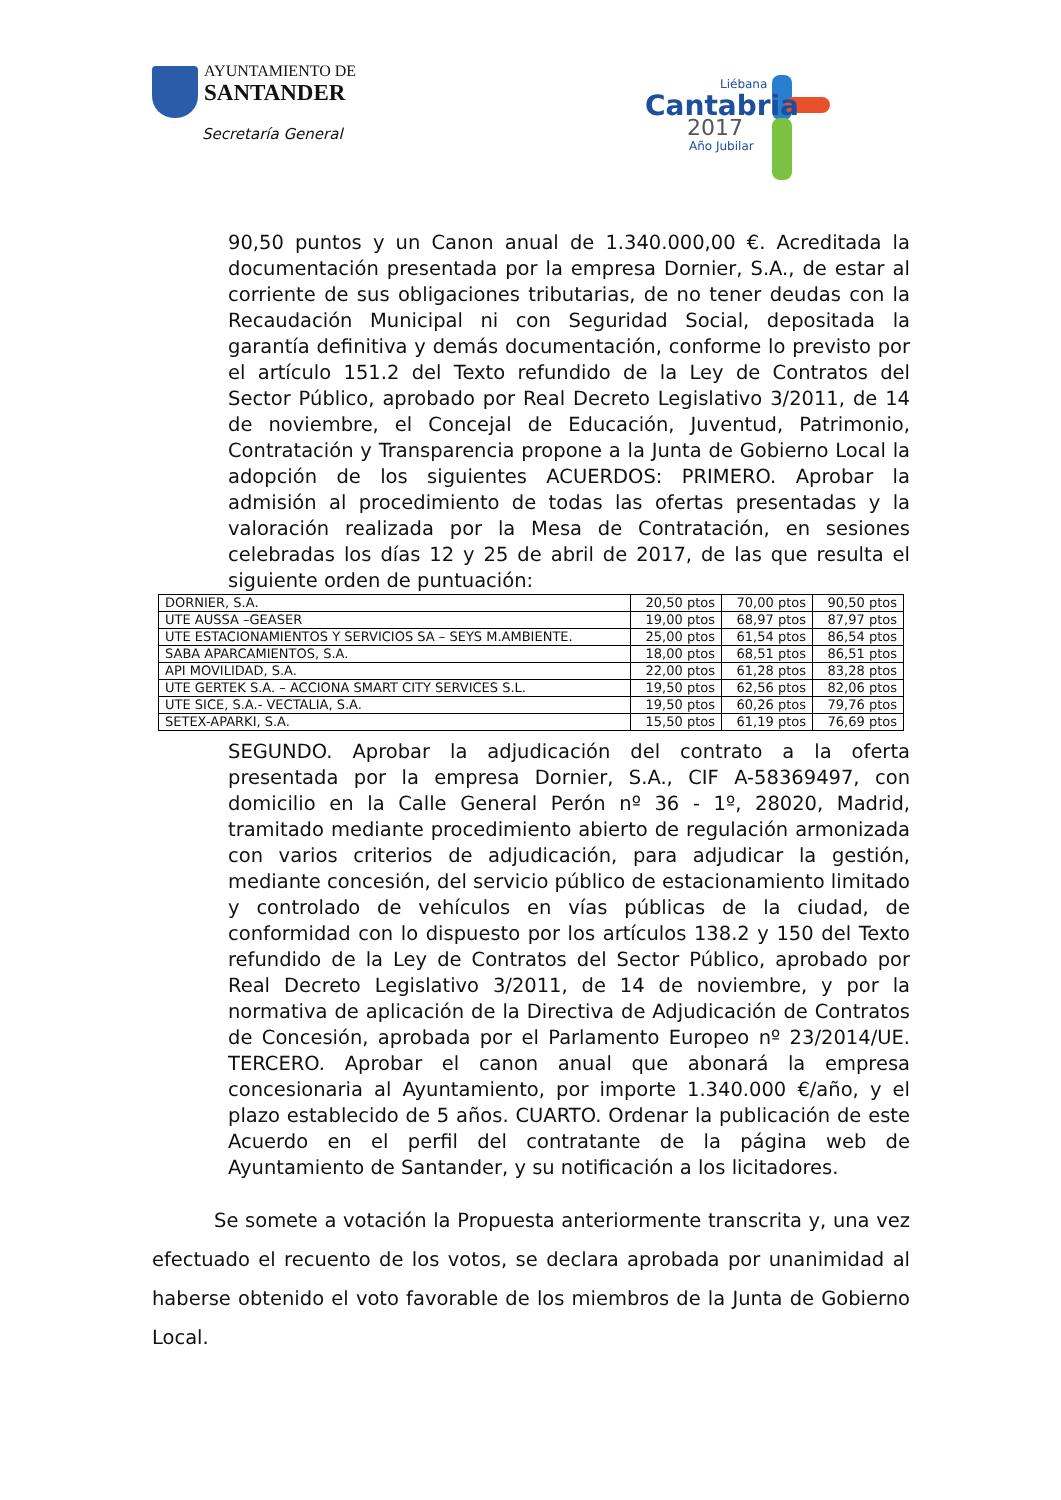AYUNTAMIENTO DE
SANTANDER
Secretaría General
Liébana
Cantabria
2017
Año Jubilar
90,50 puntos y un Canon anual de 1.340.000,00 €. Acreditada la documentación presentada por la empresa Dornier, S.A., de estar al corriente de sus obligaciones tributarias, de no tener deudas con la Recaudación Municipal ni con Seguridad Social, depositada la garantía definitiva y demás documentación, conforme lo previsto por el artículo 151.2 del Texto refundido de la Ley de Contratos del Sector Público, aprobado por Real Decreto Legislativo 3/2011, de 14 de noviembre, el Concejal de Educación, Juventud, Patrimonio, Contratación y Transparencia propone a la Junta de Gobierno Local la adopción de los siguientes ACUERDOS: PRIMERO. Aprobar la admisión al procedimiento de todas las ofertas presentadas y la valoración realizada por la Mesa de Contratación, en sesiones celebradas los días 12 y 25 de abril de 2017, de las que resulta el siguiente orden de puntuación:
| DORNIER, S.A. | 20,50 ptos | 70,00 ptos | 90,50 ptos |
| UTE AUSSA –GEASER | 19,00 ptos | 68,97 ptos | 87,97 ptos |
| UTE ESTACIONAMIENTOS Y SERVICIOS SA – SEYS M.AMBIENTE. | 25,00 ptos | 61,54 ptos | 86,54 ptos |
| SABA APARCAMIENTOS, S.A. | 18,00 ptos | 68,51 ptos | 86,51 ptos |
| API MOVILIDAD, S.A. | 22,00 ptos | 61,28 ptos | 83,28 ptos |
| UTE GERTEK S.A. – ACCIONA SMART CITY SERVICES S.L. | 19,50 ptos | 62,56 ptos | 82,06 ptos |
| UTE SICE, S.A.- VECTALIA, S.A. | 19,50 ptos | 60,26 ptos | 79,76 ptos |
| SETEX-APARKI, S.A. | 15,50 ptos | 61,19 ptos | 76,69 ptos |
SEGUNDO. Aprobar la adjudicación del contrato a la oferta presentada por la empresa Dornier, S.A., CIF A-58369497, con domicilio en la Calle General Perón nº 36 - 1º, 28020, Madrid, tramitado mediante procedimiento abierto de regulación armonizada con varios criterios de adjudicación, para adjudicar la gestión, mediante concesión, del servicio público de estacionamiento limitado y controlado de vehículos en vías públicas de la ciudad, de conformidad con lo dispuesto por los artículos 138.2 y 150 del Texto refundido de la Ley de Contratos del Sector Público, aprobado por Real Decreto Legislativo 3/2011, de 14 de noviembre, y por la normativa de aplicación de la Directiva de Adjudicación de Contratos de Concesión, aprobada por el Parlamento Europeo nº 23/2014/UE. TERCERO. Aprobar el canon anual que abonará la empresa concesionaria al Ayuntamiento, por importe 1.340.000 €/año, y el plazo establecido de 5 años. CUARTO. Ordenar la publicación de este Acuerdo en el perfil del contratante de la página web de Ayuntamiento de Santander, y su notificación a los licitadores.
Se somete a votación la Propuesta anteriormente transcrita y, una vez efectuado el recuento de los votos, se declara aprobada por unanimidad al haberse obtenido el voto favorable de los miembros de la Junta de Gobierno Local.